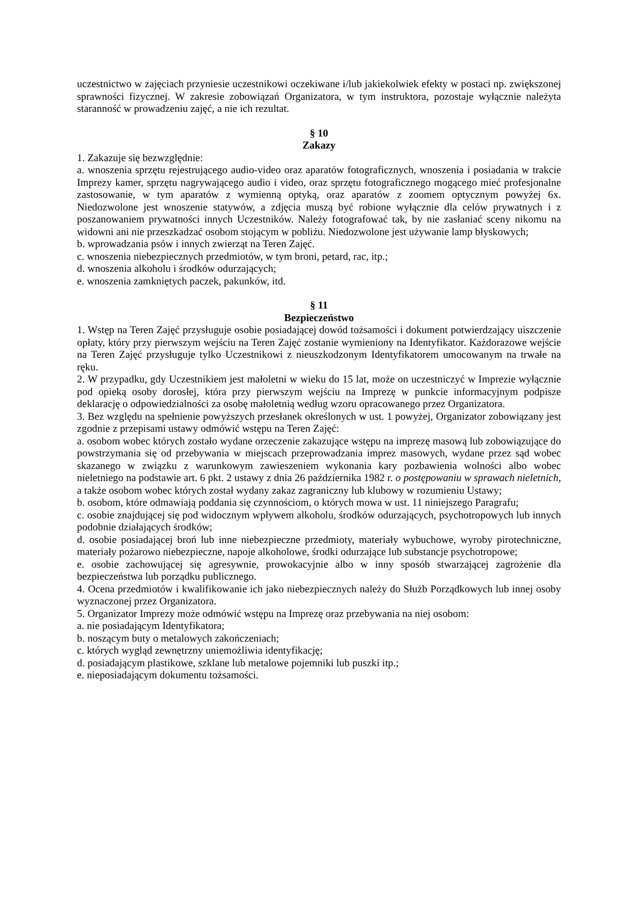uczestnictwo w zajęciach przyniesie uczestnikowi oczekiwane i/lub jakiekolwiek efekty w postaci np. zwiększonej sprawności fizycznej. W zakresie zobowiązań Organizatora, w tym instruktora, pozostaje wyłącznie należyta staranność w prowadzeniu zajęć, a nie ich rezultat.
§ 10
Zakazy
1. Zakazuje się bezwzględnie:
a. wnoszenia sprzętu rejestrującego audio-video oraz aparatów fotograficznych, wnoszenia i posiadania w trakcie Imprezy kamer, sprzętu nagrywającego audio i video, oraz sprzętu fotograficznego mogącego mieć profesjonalne zastosowanie, w tym aparatów z wymienną optyką, oraz aparatów z zoomem optycznym powyżej 6x. Niedozwolone jest wnoszenie statywów, a zdjęcia muszą być robione wyłącznie dla celów prywatnych i z poszanowaniem prywatności innych Uczestników. Należy fotografować tak, by nie zasłaniać sceny nikomu na widowni ani nie przeszkadzać osobom stojącym w pobliżu. Niedozwolone jest używanie lamp błyskowych;
b. wprowadzania psów i innych zwierząt na Teren Zajęć.
c. wnoszenia niebezpiecznych przedmiotów, w tym broni, petard, rac, itp.;
d. wnoszenia alkoholu i środków odurzających;
e. wnoszenia zamkniętych paczek, pakunków, itd.
§ 11
Bezpieczeństwo
1. Wstęp na Teren Zajęć przysługuje osobie posiadającej dowód tożsamości i dokument potwierdzający uiszczenie opłaty, który przy pierwszym wejściu na Teren Zajęć zostanie wymieniony na Identyfikator. Każdorazowe wejście na Teren Zajęć przysługuje tylko Uczestnikowi z nieuszkodzonym Identyfikatorem umocowanym na trwałe na ręku.
2. W przypadku, gdy Uczestnikiem jest małoletni w wieku do 15 lat, może on uczestniczyć w Imprezie wyłącznie pod opieką osoby dorosłej, która przy pierwszym wejściu na Imprezę w punkcie informacyjnym podpisze deklarację o odpowiedzialności za osobę małoletnią według wzoru opracowanego przez Organizatora.
3. Bez względu na spełnienie powyższych przesłanek określonych w ust. 1 powyżej, Organizator zobowiązany jest zgodnie z przepisami ustawy odmówić wstępu na Teren Zajęć:
a. osobom wobec których zostało wydane orzeczenie zakazujące wstępu na imprezę masową lub zobowiązujące do powstrzymania się od przebywania w miejscach przeprowadzania imprez masowych, wydane przez sąd wobec skazanego w związku z warunkowym zawieszeniem wykonania kary pozbawienia wolności albo wobec nieletniego na podstawie art. 6 pkt. 2 ustawy z dnia 26 października 1982 r. o postępowaniu w sprawach nieletnich, a także osobom wobec których został wydany zakaz zagraniczny lub klubowy w rozumieniu Ustawy;
b. osobom, które odmawiają poddania się czynnościom, o których mowa w ust. 11 niniejszego Paragrafu;
c. osobie znajdującej się pod widocznym wpływem alkoholu, środków odurzających, psychotropowych lub innych podobnie działających środków;
d. osobie posiadającej broń lub inne niebezpieczne przedmioty, materiały wybuchowe, wyroby pirotechniczne, materiały pożarowo niebezpieczne, napoje alkoholowe, środki odurzające lub substancje psychotropowe;
e. osobie zachowującej się agresywnie, prowokacyjnie albo w inny sposób stwarzającej zagrożenie dla bezpieczeństwa lub porządku publicznego.
4. Ocena przedmiotów i kwalifikowanie ich jako niebezpiecznych należy do Służb Porządkowych lub innej osoby wyznaczonej przez Organizatora.
5. Organizator Imprezy może odmówić wstępu na Imprezę oraz przebywania na niej osobom:
a. nie posiadającym Identyfikatora;
b. noszącym buty o metalowych zakończeniach;
c. których wygląd zewnętrzny uniemożliwia identyfikację;
d. posiadającym plastikowe, szklane lub metalowe pojemniki lub puszki itp.;
e. nieposiadającym dokumentu tożsamości.